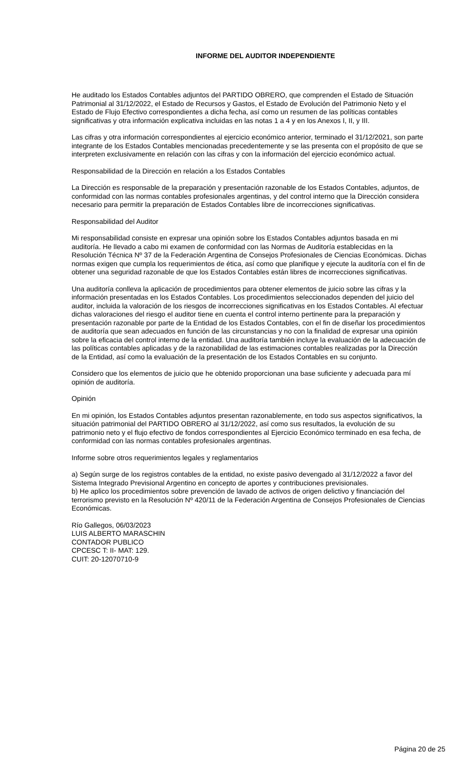INFORME DEL AUDITOR INDEPENDIENTE
He auditado los Estados Contables adjuntos del PARTIDO OBRERO, que comprenden el Estado de Situación Patrimonial al 31/12/2022, el Estado de Recursos y Gastos, el Estado de Evolución del Patrimonio Neto y el Estado de Flujo Efectivo correspondientes a dicha fecha, así como un resumen de las políticas contables significativas y otra información explicativa incluidas en las notas 1 a 4 y en los Anexos I, II, y III.
Las cifras y otra información correspondientes al ejercicio económico anterior, terminado el 31/12/2021, son parte integrante de los Estados Contables mencionadas precedentemente y se las presenta con el propósito de que se interpreten exclusivamente en relación con las cifras y con la información del ejercicio económico actual.
Responsabilidad de la Dirección en relación a los Estados Contables
La Dirección es responsable de la preparación y presentación razonable de los Estados Contables, adjuntos, de conformidad con las normas contables profesionales argentinas, y del control interno que la Dirección considera necesario para permitir la preparación de Estados Contables libre de incorrecciones significativas.
Responsabilidad del Auditor
Mi responsabilidad consiste en expresar una opinión sobre los Estados Contables adjuntos basada en mi auditoría. He llevado a cabo mi examen de conformidad con las Normas de Auditoría establecidas en la Resolución Técnica Nº 37 de la Federación Argentina de Consejos Profesionales de Ciencias Económicas. Dichas normas exigen que cumpla los requerimientos de ética, así como que planifique y ejecute la auditoría con el fin de obtener una seguridad razonable de que los Estados Contables están libres de incorrecciones significativas.
Una auditoría conlleva la aplicación de procedimientos para obtener elementos de juicio sobre las cifras y la información presentadas en los Estados Contables. Los procedimientos seleccionados dependen del juicio del auditor, incluida la valoración de los riesgos de incorrecciones significativas en los Estados Contables. Al efectuar dichas valoraciones del riesgo el auditor tiene en cuenta el control interno pertinente para la preparación y presentación razonable por parte de la Entidad de los Estados Contables, con el fin de diseñar los procedimientos de auditoría que sean adecuados en función de las circunstancias y no con la finalidad de expresar una opinión sobre la eficacia del control interno de la entidad. Una auditoría también incluye la evaluación de la adecuación de las políticas contables aplicadas y de la razonabilidad de las estimaciones contables realizadas por la Dirección de la Entidad, así como la evaluación de la presentación de los Estados Contables en su conjunto.
Considero que los elementos de juicio que he obtenido proporcionan una base suficiente y adecuada para mí opinión de auditoría.
Opinión
En mi opinión, los Estados Contables adjuntos presentan razonablemente, en todo sus aspectos significativos, la situación patrimonial del PARTIDO OBRERO al 31/12/2022, así como sus resultados, la evolución de su patrimonio neto y el flujo efectivo de fondos correspondientes al Ejercicio Económico terminado en esa fecha, de conformidad con las normas contables profesionales argentinas.
Informe sobre otros requerimientos legales y reglamentarios
a) Según surge de los registros contables de la entidad, no existe pasivo devengado al 31/12/2022 a favor del Sistema Integrado Previsional Argentino en concepto de aportes y contribuciones previsionales.
b) He aplico los procedimientos sobre prevención de lavado de activos de origen delictivo y financiación del terrorismo previsto en la Resolución Nº 420/11 de la Federación Argentina de Consejos Profesionales de Ciencias Económicas.
Río Gallegos, 06/03/2023
LUIS ALBERTO MARASCHIN
CONTADOR PUBLICO
CPCESC T: II- MAT: 129.
CUIT: 20-12070710-9
Página 20 de 25